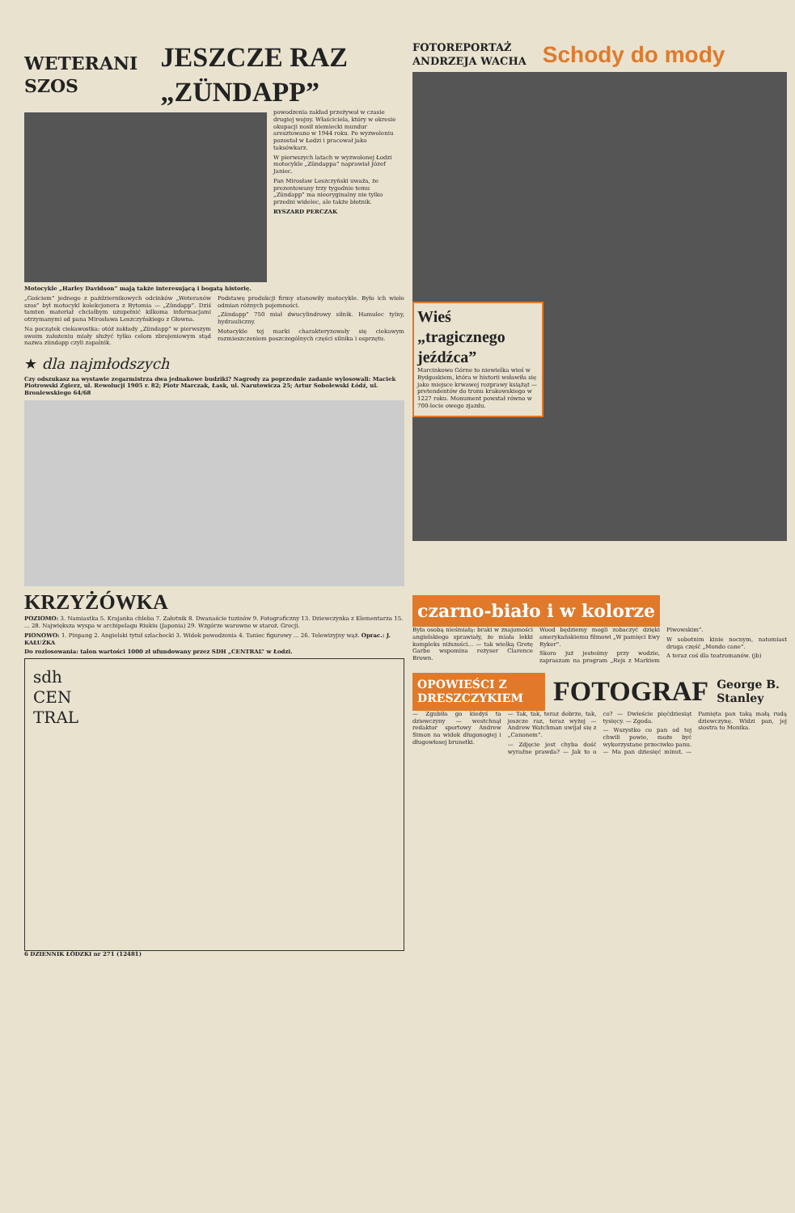WETERANI SZOS
JESZCZE RAZ „ZÜNDAPP”
Motocykle „Harley Davidson” mają także interesującą i bogatą historię. powodzenia zakład przeżywał w czasie drugiej wojny. Właściciela, który w okresie okupacji nosił niemiecki mundur aresztowano w 1944 roku. Po wyzwoleniu pozostał w Łodzi i pracował jako taksówkarz.
W pierwszych latach w wyzwolonej Łodzi motocykle „Zündappa” naprawiał Józef Janiec.
Pan Mirosław Leszczyński uważa, że prezentowany trzy tygodnie temu „Zündapp” ma nieoryginalny nie tylko przedni widelec, ale także błotnik.
RYSZARD PERCZAK
„Gościem” jednego z październikowych odcinków „Weteranów szos” był motocykl kolekcjonera z Bytomia — „Zündapp”. Dziś tamten materiał chciałbym uzupełnić kilkoma informacjami otrzymanymi od pana Mirosława Leszczyńskiego z Głowna.
Na początek ciekawostka: otóż zakłady „Zündapp” w pierwszym swoim założeniu miały służyć tylko celom zbrojeniowym stąd nazwa zündapp czyli zapalnik.
Podstawę produkcji firmy stanowiły motocykle. Było ich wiele odmian różnych pojemności.
„Zündapp” 750 miał dwucylindrowy silnik. Hamulec tylny, hydrauliczny.
Motocykle tej marki charakteryzowały się ciekawym rozmieszczeniem poszczególnych części silnika i osprzętu.
★ dla najmłodszych
Czy odszukasz na wystawie zegarmistrza dwa jednakowe budziki? Nagrody za poprzednie zadanie wylosowali: Maciek Piotrowski Zgierz, ul. Rewolucji 1905 r. 82; Piotr Marczak, Łask, ul. Narutowicza 25; Artur Sobolewski Łódź, ul. Bronlewskiego 64/68
KRZYŻÓWKA
POZIOMO: 3. Namiastka 5. Krajanka chleba 7. Załotnik 8. Dwanaście tuzinów 9. Fotograficzny 13. Dziewczynka z Elementarza 15. ... 28. Największa wyspa w archipelagu Riukiu (Japonia) 29. Wzgórze warowne w staroż. Grecji.
PIONOWO: 1. Pinpang 2. Angielski tytuł szlachecki 3. Widok powodzenia 4. Taniec figurowy ... 26. Telewizyjny wąż. Oprac.: J. KAŁUŻKA
Do rozlosowania: talon wartości 1000 zł ufundowany przez SDH „CENTRAL” w Łodzi.
sdh
CEN
TRAL
6 DZIENNIK ŁÓDZKI nr 271 (12481)
FOTOREPORTAŻ
ANDRZEJA WACHA
Schody do mody
Wieś „tragicznego jeźdźca”
Marcinkowo Górne to niewielka wieś w Bydgoskiem, która w historii wsławiła się jako miejsce krwawej rozprawy książąt — pretendentów do tronu krakowskiego w 1227 roku. Monument powstał równo w 700-lecie owego zjazdu.
czarno-biało i w kolorze
Była osobą nieśmiałą: braki w znajomości angielskiego sprawiały, że miała lekki kompleks niższości... — tak wielką Gretę Garbo wspomina reżyser Clarence Brown.
Wood będziemy mogli zobaczyć dzięki amerykańskiemu filmowi „W pamięci Ewy Ryker”.
Skoro już jesteśmy przy wodzie, zapraszam na program „Rejs z Markiem Piwowskim”.
W sobotnim kinie nocnym, natomiast druga część „Mondo cane”.
A teraz coś dla teatromanów. (jb)
OPOWIEŚCI Z DRESZCZYKIEM
FOTOGRAF
George B. Stanley
— Zgubiła go kiedyś ta dziewczyny — westchnął redaktor sportowy Andrew Simon na widok długonogiej i długowłosej brunetki.
— Tak, tak, teraz dobrze, tak, jeszcze raz, teraz wyżej — Andrew Watchman uwijał się z „Canonem”.
— Zdjęcie jest chyba dość wyraźne prawda? — Jak to o co? — Dwieście pięćdziesiąt tysięcy. — Zgoda.
— Wszystko co pan od tej chwili powie, może być wykorzystane przeciwko panu. — Ma pan dziesięć minut. — Pamięta pan taką małą rudą dziewczynę. Widzi pan, jej siostra to Monika.